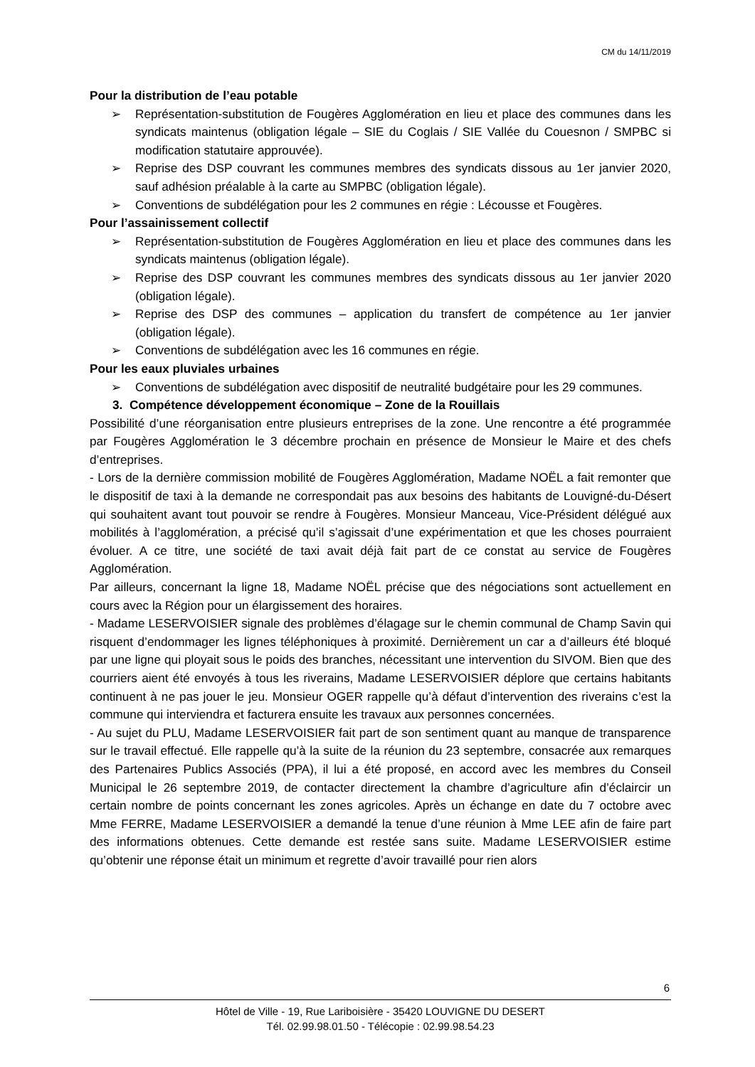CM du 14/11/2019
Pour la distribution de l’eau potable
➢ Représentation-substitution de Fougères Agglomération en lieu et place des communes dans les syndicats maintenus (obligation légale – SIE du Coglais / SIE Vallée du Couesnon / SMPBC si modification statutaire approuvée).
➢ Reprise des DSP couvrant les communes membres des syndicats dissous au 1er janvier 2020, sauf adhésion préalable à la carte au SMPBC (obligation légale).
➢ Conventions de subdélégation pour les 2 communes en régie : Lécousse et Fougères.
Pour l’assainissement collectif
➢ Représentation-substitution de Fougères Agglomération en lieu et place des communes dans les syndicats maintenus (obligation légale).
➢ Reprise des DSP couvrant les communes membres des syndicats dissous au 1er janvier 2020 (obligation légale).
➢ Reprise des DSP des communes – application du transfert de compétence au 1er janvier (obligation légale).
➢ Conventions de subdélégation avec les 16 communes en régie.
Pour les eaux pluviales urbaines
➢ Conventions de subdélégation avec dispositif de neutralité budgétaire pour les 29 communes.
3. Compétence développement économique – Zone de la Rouillais
Possibilité d’une réorganisation entre plusieurs entreprises de la zone. Une rencontre a été programmée par Fougères Agglomération le 3 décembre prochain en présence de Monsieur le Maire et des chefs d’entreprises.
- Lors de la dernière commission mobilité de Fougères Agglomération, Madame NOËL a fait remonter que le dispositif de taxi à la demande ne correspondait pas aux besoins des habitants de Louvigné-du-Désert qui souhaitent avant tout pouvoir se rendre à Fougères. Monsieur Manceau, Vice-Président délégué aux mobilités à l’agglomération, a précisé qu’il s’agissait d’une expérimentation et que les choses pourraient évoluer. A ce titre, une société de taxi avait déjà fait part de ce constat au service de Fougères Agglomération.
Par ailleurs, concernant la ligne 18, Madame NOËL précise que des négociations sont actuellement en cours avec la Région pour un élargissement des horaires.
- Madame LESERVOISIER signale des problèmes d’élagage sur le chemin communal de Champ Savin qui risquent d’endommager les lignes téléphoniques à proximité. Dernièrement un car a d’ailleurs été bloqué par une ligne qui ployait sous le poids des branches, nécessitant une intervention du SIVOM. Bien que des courriers aient été envoyés à tous les riverains, Madame LESERVOISIER déplore que certains habitants continuent à ne pas jouer le jeu. Monsieur OGER rappelle qu’à défaut d’intervention des riverains c’est la commune qui interviendra et facturera ensuite les travaux aux personnes concernées.
- Au sujet du PLU, Madame LESERVOISIER fait part de son sentiment quant au manque de transparence sur le travail effectué. Elle rappelle qu’à la suite de la réunion du 23 septembre, consacrée aux remarques des Partenaires Publics Associés (PPA), il lui a été proposé, en accord avec les membres du Conseil Municipal le 26 septembre 2019, de contacter directement la chambre d’agriculture afin d’éclaircir un certain nombre de points concernant les zones agricoles. Après un échange en date du 7 octobre avec Mme FERRE, Madame LESERVOISIER a demandé la tenue d’une réunion à Mme LEE afin de faire part des informations obtenues. Cette demande est restée sans suite. Madame LESERVOISIER estime qu’obtenir une réponse était un minimum et regrette d’avoir travaillé pour rien alors
6
Hôtel de Ville - 19, Rue Lariboisière - 35420 LOUVIGNE DU DESERT
Tél. 02.99.98.01.50 - Télécopie : 02.99.98.54.23